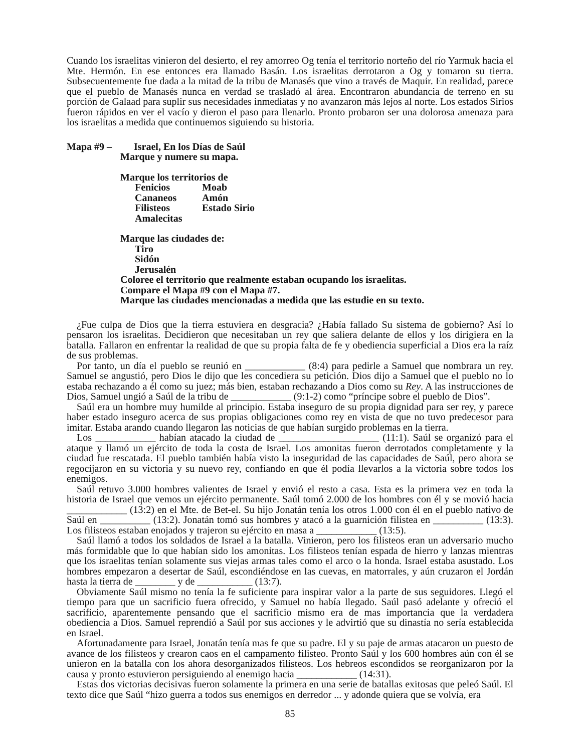Cuando los israelitas vinieron del desierto, el rey amorreo Og tenía el territorio norteño del río Yarmuk hacia el Mte. Hermón. En ese entonces era llamado Basán. Los israelitas derrotaron a Og y tomaron su tierra. Subsecuentemente fue dada a la mitad de la tribu de Manasés que vino a través de Maquir. En realidad, parece que el pueblo de Manasés nunca en verdad se trasladó al área. Encontraron abundancia de terreno en su porción de Galaad para suplir sus necesidades inmediatas y no avanzaron más lejos al norte. Los estados Sirios fueron rápidos en ver el vacío y dieron el paso para llenarlo. Pronto probaron ser una dolorosa amenaza para los israelitas a medida que continuemos siguiendo su historia.
Mapa #9 – Israel, En los Días de Saúl
Marque y numere su mapa.
Marque los territorios de
Fenicios Moab
Cananeos Amón
Filisteos Estado Sirio
Amalecitas
Marque las ciudades de:
Tiro
Sidón
Jerusalén
Coloree el territorio que realmente estaban ocupando los israelitas.
Compare el Mapa #9 con el Mapa #7.
Marque las ciudades mencionadas a medida que las estudie en su texto.
¿Fue culpa de Dios que la tierra estuviera en desgracia? ¿Había fallado Su sistema de gobierno? Así lo pensaron los israelitas. Decidieron que necesitaban un rey que saliera delante de ellos y los dirigiera en la batalla. Fallaron en enfrentar la realidad de que su propia falta de fe y obediencia superficial a Dios era la raíz de sus problemas.
Por tanto, un día el pueblo se reunió en ____________ (8:4) para pedirle a Samuel que nombrara un rey. Samuel se angustió, pero Dios le dijo que les concediera su petición. Dios dijo a Samuel que el pueblo no lo estaba rechazando a él como su juez; más bien, estaban rechazando a Dios como su Rey. A las instrucciones de Dios, Samuel ungió a Saúl de la tribu de ____________ (9:1-2) como “príncipe sobre el pueblo de Dios”.
Saúl era un hombre muy humilde al principio. Estaba inseguro de su propia dignidad para ser rey, y parece haber estado inseguro acerca de sus propias obligaciones como rey en vista de que no tuvo predecesor para imitar. Estaba arando cuando llegaron las noticias de que habían surgido problemas en la tierra.
Los ____________ habían atacado la ciudad de ____________________ (11:1). Saúl se organizó para el ataque y llamó un ejército de toda la costa de Israel. Los amonitas fueron derrotados completamente y la ciudad fue rescatada. El pueblo también había visto la inseguridad de las capacidades de Saúl, pero ahora se regocijaron en su victoria y su nuevo rey, confiando en que él podía llevarlos a la victoria sobre todos los enemigos.
Saúl retuvo 3.000 hombres valientes de Israel y envió el resto a casa. Esta es la primera vez en toda la historia de Israel que vemos un ejército permanente. Saúl tomó 2.000 de los hombres con él y se movió hacia ____________ (13:2) en el Mte. de Bet-el. Su hijo Jonatán tenía los otros 1.000 con él en el pueblo nativo de Saúl en __________ (13:2). Jonatán tomó sus hombres y atacó a la guarnición filistea en __________ (13:3). Los filisteos estaban enojados y trajeron su ejército en masa a ____________ (13:5).
Saúl llamó a todos los soldados de Israel a la batalla. Vinieron, pero los filisteos eran un adversario mucho más formidable que lo que habían sido los amonitas. Los filisteos tenían espada de hierro y lanzas mientras que los israelitas tenían solamente sus viejas armas tales como el arco o la honda. Israel estaba asustado. Los hombres empezaron a desertar de Saúl, escondiéndose en las cuevas, en matorrales, y aún cruzaron el Jordán hasta la tierra de ________ y de ___________ (13:7).
Obviamente Saúl mismo no tenía la fe suficiente para inspirar valor a la parte de sus seguidores. Llegó el tiempo para que un sacrificio fuera ofrecido, y Samuel no había llegado. Saúl pasó adelante y ofreció el sacrificio, aparentemente pensando que el sacrificio mismo era de mas importancia que la verdadera obediencia a Dios. Samuel reprendió a Saúl por sus acciones y le advirtió que su dinastía no sería establecida en Israel.
Afortunadamente para Israel, Jonatán tenía mas fe que su padre. El y su paje de armas atacaron un puesto de avance de los filisteos y crearon caos en el campamento filisteo. Pronto Saúl y los 600 hombres aún con él se unieron en la batalla con los ahora desorganizados filisteos. Los hebreos escondidos se reorganizaron por la causa y pronto estuvieron persiguiendo al enemigo hacia ____________ (14:31).
Estas dos victorias decisivas fueron solamente la primera en una serie de batallas exitosas que peleó Saúl. El texto dice que Saúl “hizo guerra a todos sus enemigos en derredor ... y adonde quiera que se volvía, era
85